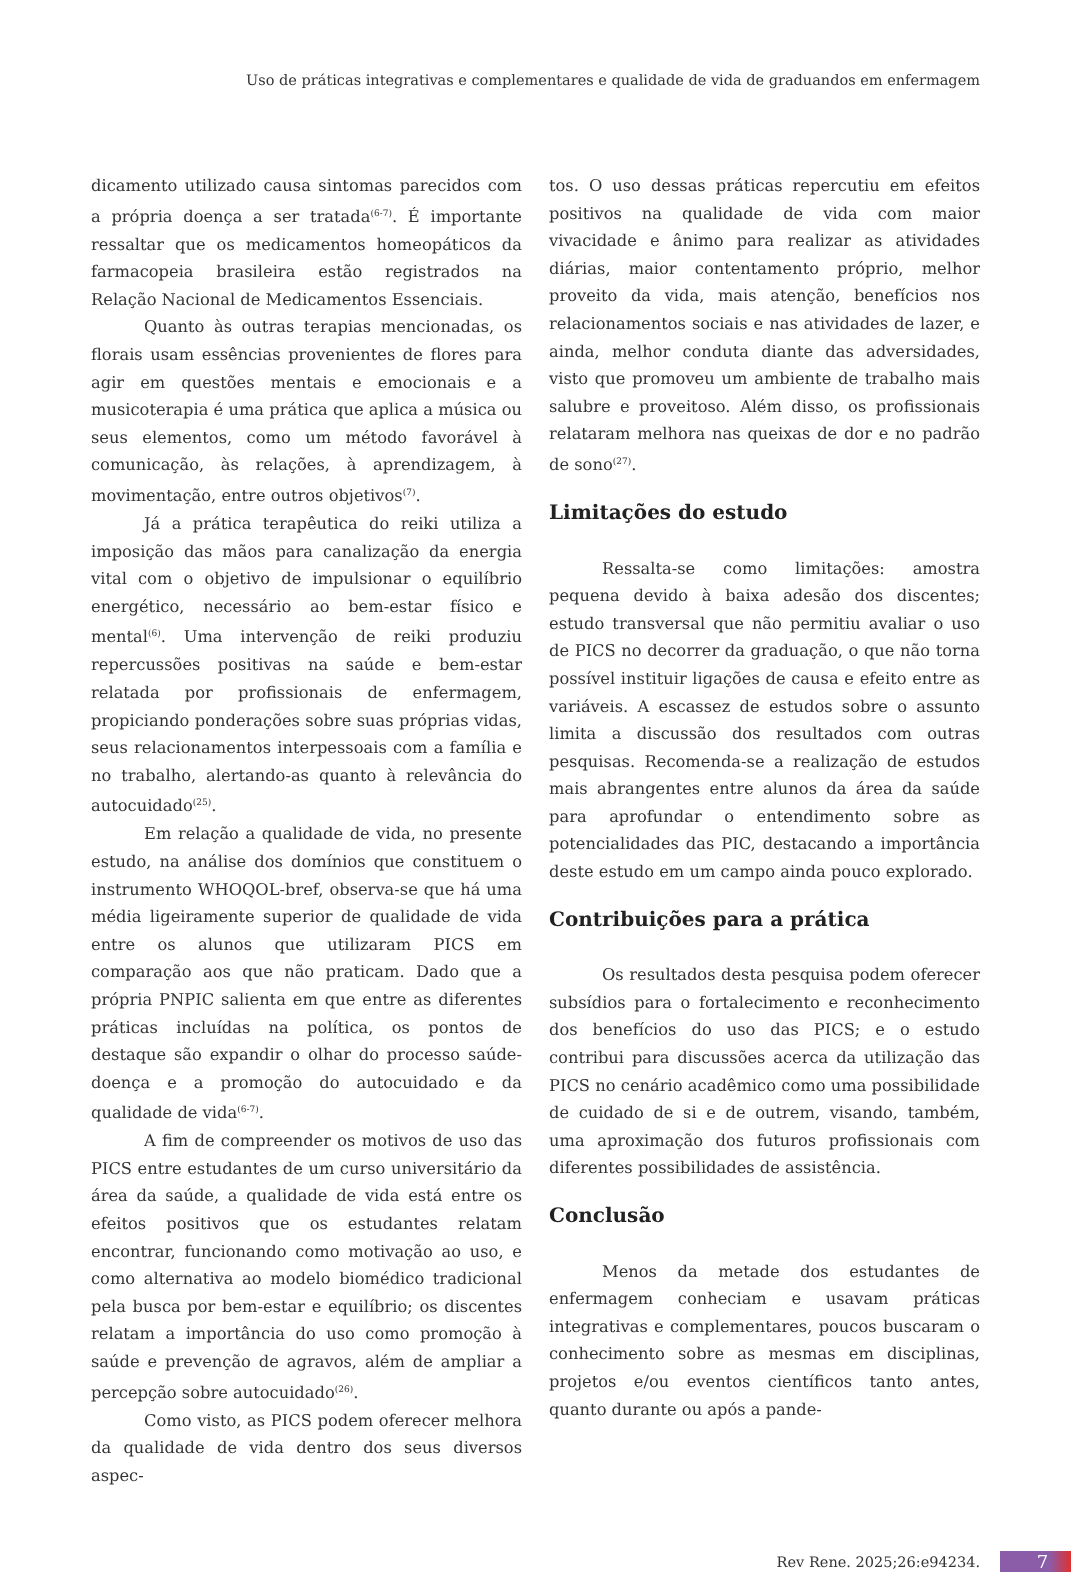Uso de práticas integrativas e complementares e qualidade de vida de graduandos em enfermagem
dicamento utilizado causa sintomas parecidos com a própria doença a ser tratada<sup>(6-7)</sup>. É importante ressaltar que os medicamentos homeopáticos da farmacopeia brasileira estão registrados na Relação Nacional de Medicamentos Essenciais.
Quanto às outras terapias mencionadas, os florais usam essências provenientes de flores para agir em questões mentais e emocionais e a musicoterapia é uma prática que aplica a música ou seus elementos, como um método favorável à comunicação, às relações, à aprendizagem, à movimentação, entre outros objetivos<sup>(7)</sup>.
Já a prática terapêutica do reiki utiliza a imposição das mãos para canalização da energia vital com o objetivo de impulsionar o equilíbrio energético, necessário ao bem-estar físico e mental<sup>(6)</sup>. Uma intervenção de reiki produziu repercussões positivas na saúde e bem-estar relatada por profissionais de enfermagem, propiciando ponderações sobre suas próprias vidas, seus relacionamentos interpessoais com a família e no trabalho, alertando-as quanto à relevância do autocuidado<sup>(25)</sup>.
Em relação a qualidade de vida, no presente estudo, na análise dos domínios que constituem o instrumento WHOQOL-bref, observa-se que há uma média ligeiramente superior de qualidade de vida entre os alunos que utilizaram PICS em comparação aos que não praticam. Dado que a própria PNPIC salienta em que entre as diferentes práticas incluídas na política, os pontos de destaque são expandir o olhar do processo saúde-doença e a promoção do autocuidado e da qualidade de vida<sup>(6-7)</sup>.
A fim de compreender os motivos de uso das PICS entre estudantes de um curso universitário da área da saúde, a qualidade de vida está entre os efeitos positivos que os estudantes relatam encontrar, funcionando como motivação ao uso, e como alternativa ao modelo biomédico tradicional pela busca por bem-estar e equilíbrio; os discentes relatam a importância do uso como promoção à saúde e prevenção de agravos, além de ampliar a percepção sobre autocuidado<sup>(26)</sup>.
Como visto, as PICS podem oferecer melhora da qualidade de vida dentro dos seus diversos aspec-
tos. O uso dessas práticas repercutiu em efeitos positivos na qualidade de vida com maior vivacidade e ânimo para realizar as atividades diárias, maior contentamento próprio, melhor proveito da vida, mais atenção, benefícios nos relacionamentos sociais e nas atividades de lazer, e ainda, melhor conduta diante das adversidades, visto que promoveu um ambiente de trabalho mais salubre e proveitoso. Além disso, os profissionais relataram melhora nas queixas de dor e no padrão de sono<sup>(27)</sup>.
Limitações do estudo
Ressalta-se como limitações: amostra pequena devido à baixa adesão dos discentes; estudo transversal que não permitiu avaliar o uso de PICS no decorrer da graduação, o que não torna possível instituir ligações de causa e efeito entre as variáveis. A escassez de estudos sobre o assunto limita a discussão dos resultados com outras pesquisas. Recomenda-se a realização de estudos mais abrangentes entre alunos da área da saúde para aprofundar o entendimento sobre as potencialidades das PIC, destacando a importância deste estudo em um campo ainda pouco explorado.
Contribuições para a prática
Os resultados desta pesquisa podem oferecer subsídios para o fortalecimento e reconhecimento dos benefícios do uso das PICS; e o estudo contribui para discussões acerca da utilização das PICS no cenário acadêmico como uma possibilidade de cuidado de si e de outrem, visando, também, uma aproximação dos futuros profissionais com diferentes possibilidades de assistência.
Conclusão
Menos da metade dos estudantes de enfermagem conheciam e usavam práticas integrativas e complementares, poucos buscaram o conhecimento sobre as mesmas em disciplinas, projetos e/ou eventos científicos tanto antes, quanto durante ou após a pande-
Rev Rene. 2025;26:e94234. 7